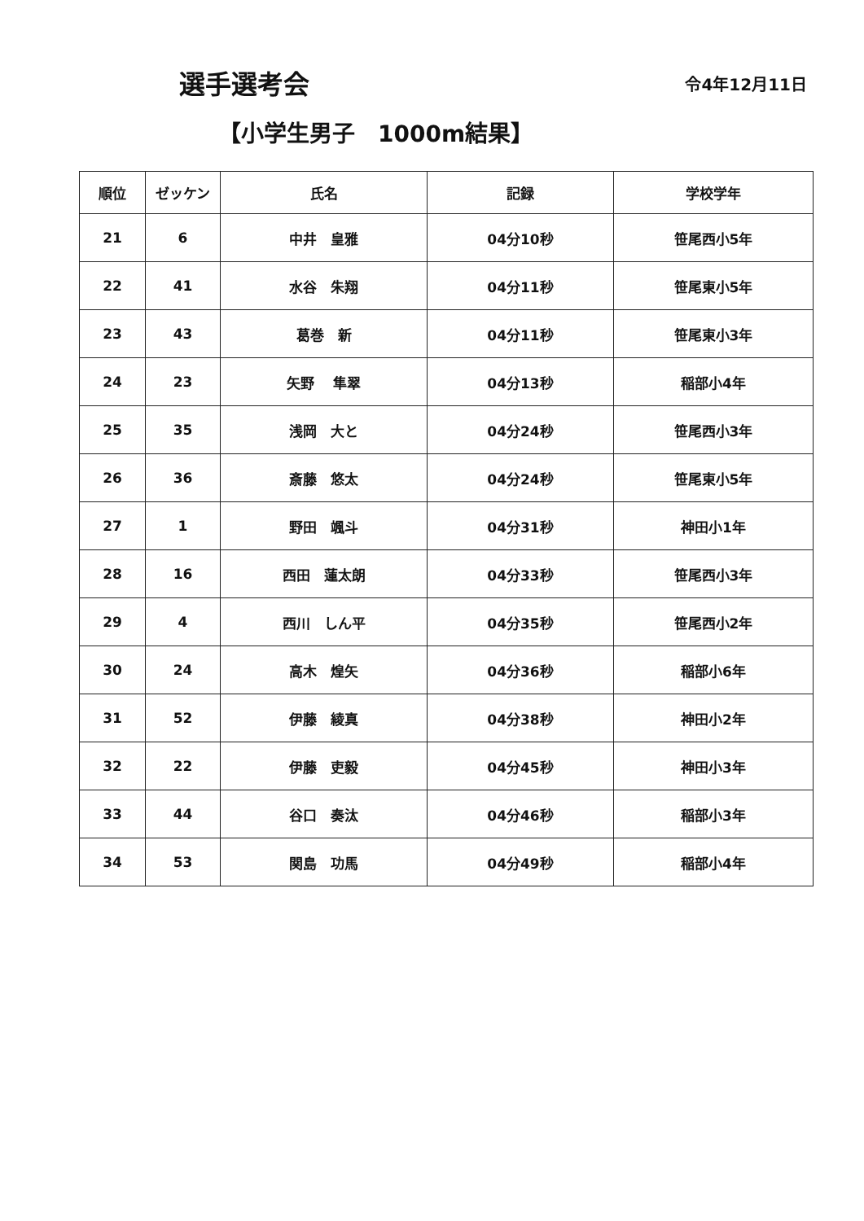選手選考会
令4年12月11日
【小学生男子　1000m結果】
| 順位 | ゼッケン | 氏名 | 記録 | 学校学年 |
| --- | --- | --- | --- | --- |
| 21 | 6 | 中井 皇雅 | 04分10秒 | 笹尾西小5年 |
| 22 | 41 | 水谷 朱翔 | 04分11秒 | 笹尾東小5年 |
| 23 | 43 | 葛巻 新 | 04分11秒 | 笹尾東小3年 |
| 24 | 23 | 矢野 隼翠 | 04分13秒 | 稲部小4年 |
| 25 | 35 | 浅岡 大と | 04分24秒 | 笹尾西小3年 |
| 26 | 36 | 斎藤 悠太 | 04分24秒 | 笹尾東小5年 |
| 27 | 1 | 野田 颯斗 | 04分31秒 | 神田小1年 |
| 28 | 16 | 西田 蓮太朗 | 04分33秒 | 笹尾西小3年 |
| 29 | 4 | 西川 しん平 | 04分35秒 | 笹尾西小2年 |
| 30 | 24 | 高木 煌矢 | 04分36秒 | 稲部小6年 |
| 31 | 52 | 伊藤 綾真 | 04分38秒 | 神田小2年 |
| 32 | 22 | 伊藤 吏毅 | 04分45秒 | 神田小3年 |
| 33 | 44 | 谷口 奏汰 | 04分46秒 | 稲部小3年 |
| 34 | 53 | 関島 功馬 | 04分49秒 | 稲部小4年 |